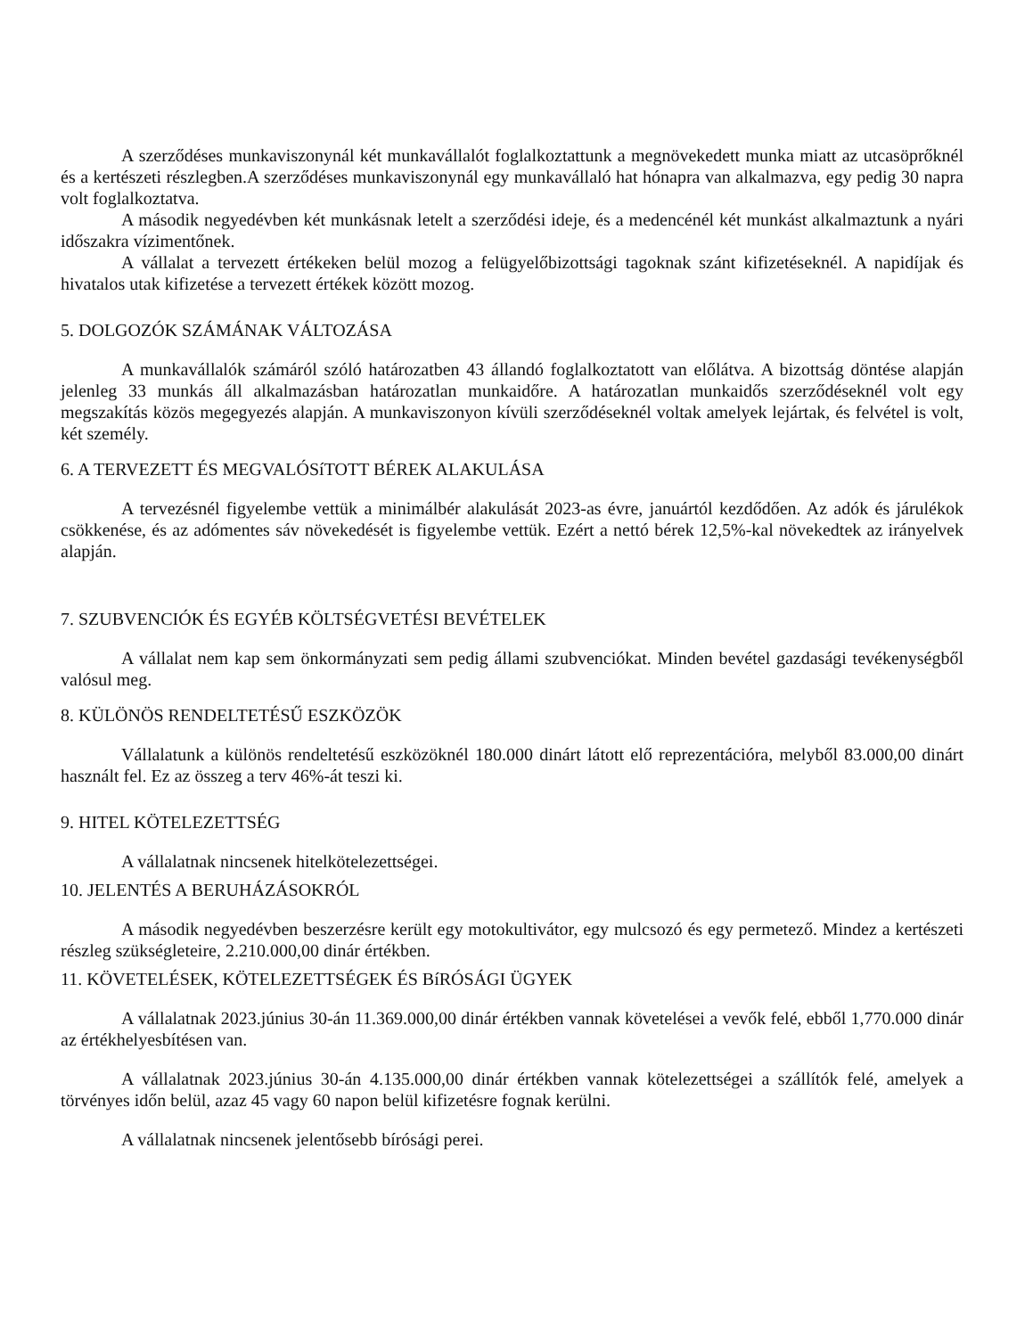A szerződéses munkaviszonynál két munkavállalót foglalkoztattunk a megnövekedett munka miatt az utcasöprőknél és a kertészeti részlegben.A szerződéses munkaviszonynál egy munkavállaló hat hónapra van alkalmazva, egy pedig 30 napra volt foglalkoztatva.
A második negyedévben két munkásnak letelt a szerződési ideje, és a medencénél két munkást alkalmaztunk a nyári időszakra vízimentőnek.
A vállalat a tervezett értékeken belül mozog a felügyelőbizottsági tagoknak szánt kifizetéseknél. A napidíjak és hivatalos utak kifizetése a tervezett értékek között mozog.
5. DOLGOZÓK SZÁMÁNAK VÁLTOZÁSA
A munkavállalók számáról szóló határozatben 43 állandó foglalkoztatott van előlátva. A bizottság döntése alapján jelenleg 33 munkás áll alkalmazásban határozatlan munkaidőre. A határozatlan munkaidős szerződéseknél volt egy megszakítás közös megegyezés alapján. A munkaviszonyon kívüli szerződéseknél voltak amelyek lejártak, és felvétel is volt, két személy.
6. A TERVEZETT ÉS MEGVALÓSíTOTT BÉREK ALAKULÁSA
A tervezésnél figyelembe vettük a minimálbér alakulását 2023-as évre, januártól kezdődően. Az adók és járulékok csökkenése, és az adómentes sáv növekedését is figyelembe vettük. Ezért a nettó bérek 12,5%-kal növekedtek az irányelvek alapján.
7. SZUBVENCIÓK ÉS EGYÉB KÖLTSÉGVETÉSI BEVÉTELEK
A vállalat nem kap sem önkormányzati sem pedig állami szubvenciókat. Minden bevétel gazdasági tevékenységből valósul meg.
8. KÜLÖNÖS RENDELTETÉSŰ ESZKÖZÖK
Vállalatunk a különös rendeltetésű eszközöknél 180.000 dinárt látott elő reprezentációra, melyből 83.000,00 dinárt használt fel. Ez az összeg a terv 46%-át teszi ki.
9. HITEL KÖTELEZETTSÉG
A vállalatnak nincsenek hitelkötelezettségei.
10. JELENTÉS A BERUHÁZÁSOKRÓL
A második negyedévben beszerzésre került egy motokultivátor, egy mulcsozó és egy permetező. Mindez a kertészeti részleg szükségleteire, 2.210.000,00 dinár értékben.
11. KÖVETELÉSEK, KÖTELEZETTSÉGEK ÉS BíRÓSÁGI ÜGYEK
A vállalatnak 2023.június 30-án 11.369.000,00 dinár értékben vannak követelései a vevők felé, ebből 1,770.000 dinár az értékhelyesbítésen van.
A vállalatnak 2023.június 30-án 4.135.000,00 dinár értékben vannak kötelezettségei a szállítók felé, amelyek a törvényes időn belül, azaz 45 vagy 60 napon belül kifizetésre fognak kerülni.
A vállalatnak nincsenek jelentősebb bírósági perei.